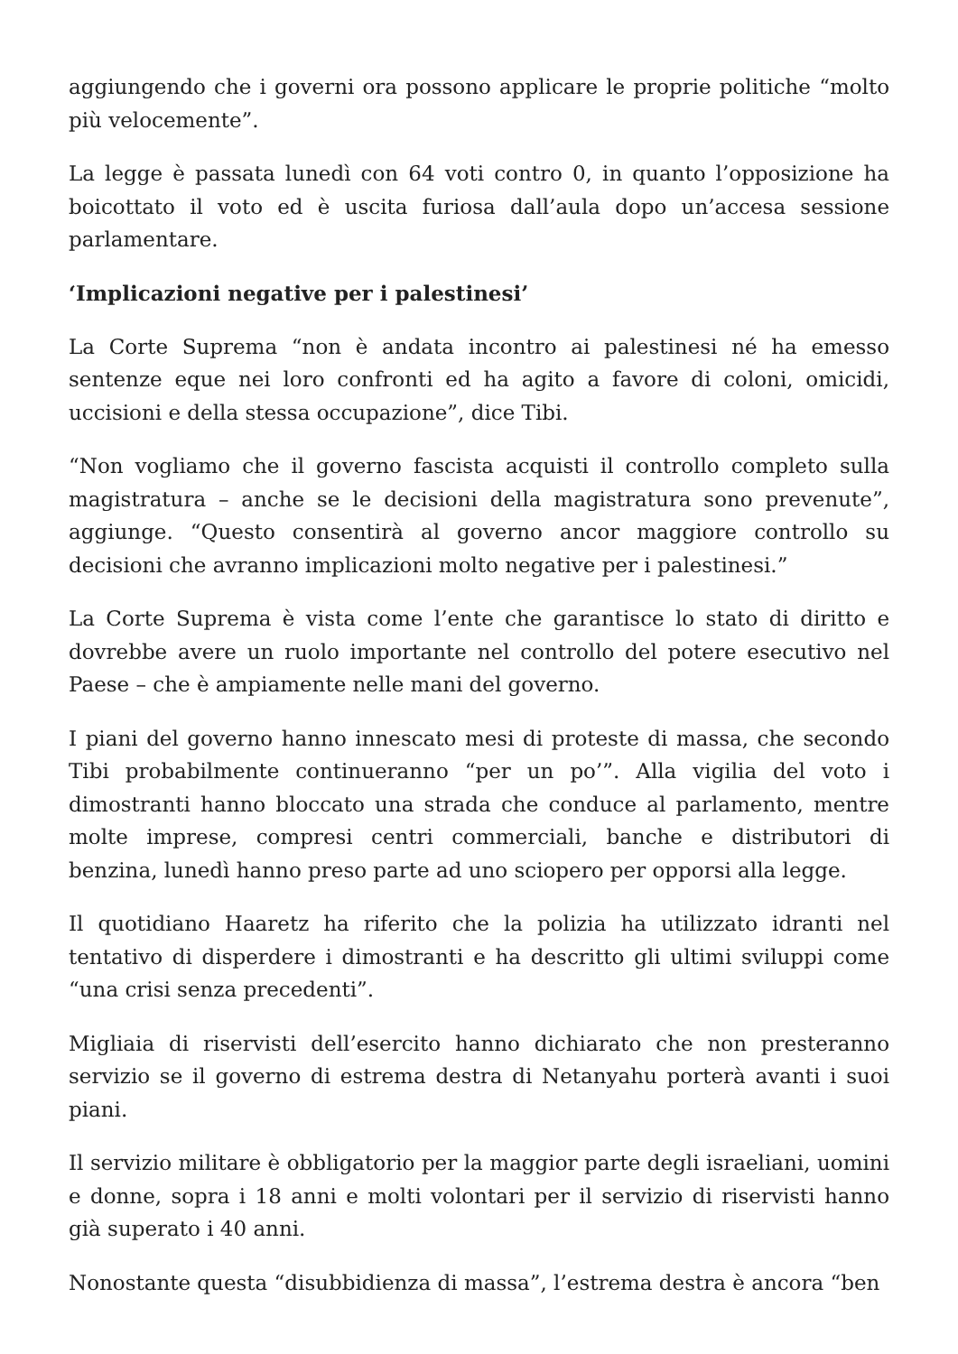aggiungendo che i governi ora possono applicare le proprie politiche “molto più velocemente”.
La legge è passata lunedì con 64 voti contro 0, in quanto l’opposizione ha boicottato il voto ed è uscita furiosa dall’aula dopo un’accesa sessione parlamentare.
‘Implicazioni negative per i palestinesi’
La Corte Suprema “non è andata incontro ai palestinesi né ha emesso sentenze eque nei loro confronti ed ha agito a favore di coloni, omicidi, uccisioni e della stessa occupazione”, dice Tibi.
“Non vogliamo che il governo fascista acquisti il controllo completo sulla magistratura – anche se le decisioni della magistratura sono prevenute”, aggiunge. “Questo consentirà al governo ancor maggiore controllo su decisioni che avranno implicazioni molto negative per i palestinesi.”
La Corte Suprema è vista come l’ente che garantisce lo stato di diritto e dovrebbe avere un ruolo importante nel controllo del potere esecutivo nel Paese – che è ampiamente nelle mani del governo.
I piani del governo hanno innescato mesi di proteste di massa, che secondo Tibi probabilmente continueranno “per un po’”. Alla vigilia del voto i dimostranti hanno bloccato una strada che conduce al parlamento, mentre molte imprese, compresi centri commerciali, banche e distributori di benzina, lunedì hanno preso parte ad uno sciopero per opporsi alla legge.
Il quotidiano Haaretz ha riferito che la polizia ha utilizzato idranti nel tentativo di disperdere i dimostranti e ha descritto gli ultimi sviluppi come “una crisi senza precedenti”.
Migliaia di riservisti dell’esercito hanno dichiarato che non presteranno servizio se il governo di estrema destra di Netanyahu porterà avanti i suoi piani.
Il servizio militare è obbligatorio per la maggior parte degli israeliani, uomini e donne, sopra i 18 anni e molti volontari per il servizio di riservisti hanno già superato i 40 anni.
Nonostante questa “disubbidienza di massa”, l’estrema destra è ancora “ben